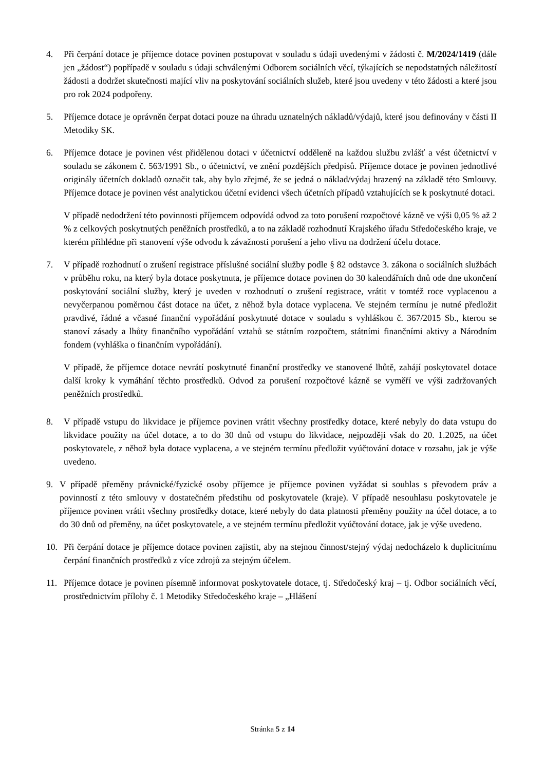4. Při čerpání dotace je příjemce dotace povinen postupovat v souladu s údaji uvedenými v žádosti č. M/2024/1419 (dále jen „žádost“) popřípadě v souladu s údaji schválenými Odborem sociálních věcí, týkajících se nepodstatných náležitostí žádosti a dodržet skutečnosti mající vliv na poskytování sociálních služeb, které jsou uvedeny v této žádosti a které jsou pro rok 2024 podpořeny.
5. Příjemce dotace je oprávněn čerpat dotaci pouze na úhradu uznatelných nákladů/výdajů, které jsou definovány v části II Metodiky SK.
6. Příjemce dotace je povinen vést přidělenou dotaci v účetnictví odděleně na každou službu zvlášť a vést účetnictví v souladu se zákonem č. 563/1991 Sb., o účetnictví, ve znění pozdějších předpisů. Příjemce dotace je povinen jednotlivé originály účetních dokladů označit tak, aby bylo zřejmé, že se jedná o náklad/výdaj hrazený na základě této Smlouvy. Příjemce dotace je povinen vést analytickou účetní evidenci všech účetních případů vztahujících se k poskytnuté dotaci.
V případě nedodržení této povinnosti příjemcem odpovídá odvod za toto porušení rozpočtové kázně ve výši 0,05 % až 2 % z celkových poskytnutých peněžních prostředků, a to na základě rozhodnutí Krajského úřadu Středočeského kraje, ve kterém přihlédne při stanovení výše odvodu k závažnosti porušení a jeho vlivu na dodržení účelu dotace.
7. V případě rozhodnutí o zrušení registrace příslušné sociální služby podle § 82 odstavce 3. zákona o sociálních službách v průběhu roku, na který byla dotace poskytnuta, je příjemce dotace povinen do 30 kalendářních dnů ode dne ukončení poskytování sociální služby, který je uveden v rozhodnutí o zrušení registrace, vrátit v tomtéž roce vyplacenou a nevyčerpanou poměrnou část dotace na účet, z něhož byla dotace vyplacena. Ve stejném termínu je nutné předložit pravdivé, řádné a včasné finanční vypořádání poskytnuté dotace v souladu s vyhláškou č. 367/2015 Sb., kterou se stanoví zásady a lhůty finančního vypořádání vztahů se státním rozpočtem, státními finančními aktivy a Národním fondem (vyhláška o finančním vypořádání).
V případě, že příjemce dotace nevrátí poskytnuté finanční prostředky ve stanovené lhůtě, zahájí poskytovatel dotace další kroky k vymáhání těchto prostředků. Odvod za porušení rozpočtové kázně se vyměří ve výši zadržovaných peněžních prostředků.
8. V případě vstupu do likvidace je příjemce povinen vrátit všechny prostředky dotace, které nebyly do data vstupu do likvidace použity na účel dotace, a to do 30 dnů od vstupu do likvidace, nejpozději však do 20. 1.2025, na účet poskytovatele, z něhož byla dotace vyplacena, a ve stejném termínu předložit vyúčtování dotace v rozsahu, jak je výše uvedeno.
9. V případě přeměny právnické/fyzické osoby příjemce je příjemce povinen vyžádat si souhlas s převodem práv a povinností z této smlouvy v dostatečném předstihu od poskytovatele (kraje). V případě nesouhlasu poskytovatele je příjemce povinen vrátit všechny prostředky dotace, které nebyly do data platnosti přeměny použity na účel dotace, a to do 30 dnů od přeměny, na účet poskytovatele, a ve stejném termínu předložit vyúčtování dotace, jak je výše uvedeno.
10. Při čerpání dotace je příjemce dotace povinen zajistit, aby na stejnou činnost/stejný výdaj nedocházelo k duplicitnímu čerpání finančních prostředků z více zdrojů za stejným účelem.
11. Příjemce dotace je povinen písemně informovat poskytovatele dotace, tj. Středočeský kraj – tj. Odbor sociálních věcí, prostřednictvím přílohy č. 1 Metodiky Středočeského kraje – „Hlášení
Stránka 5 z 14